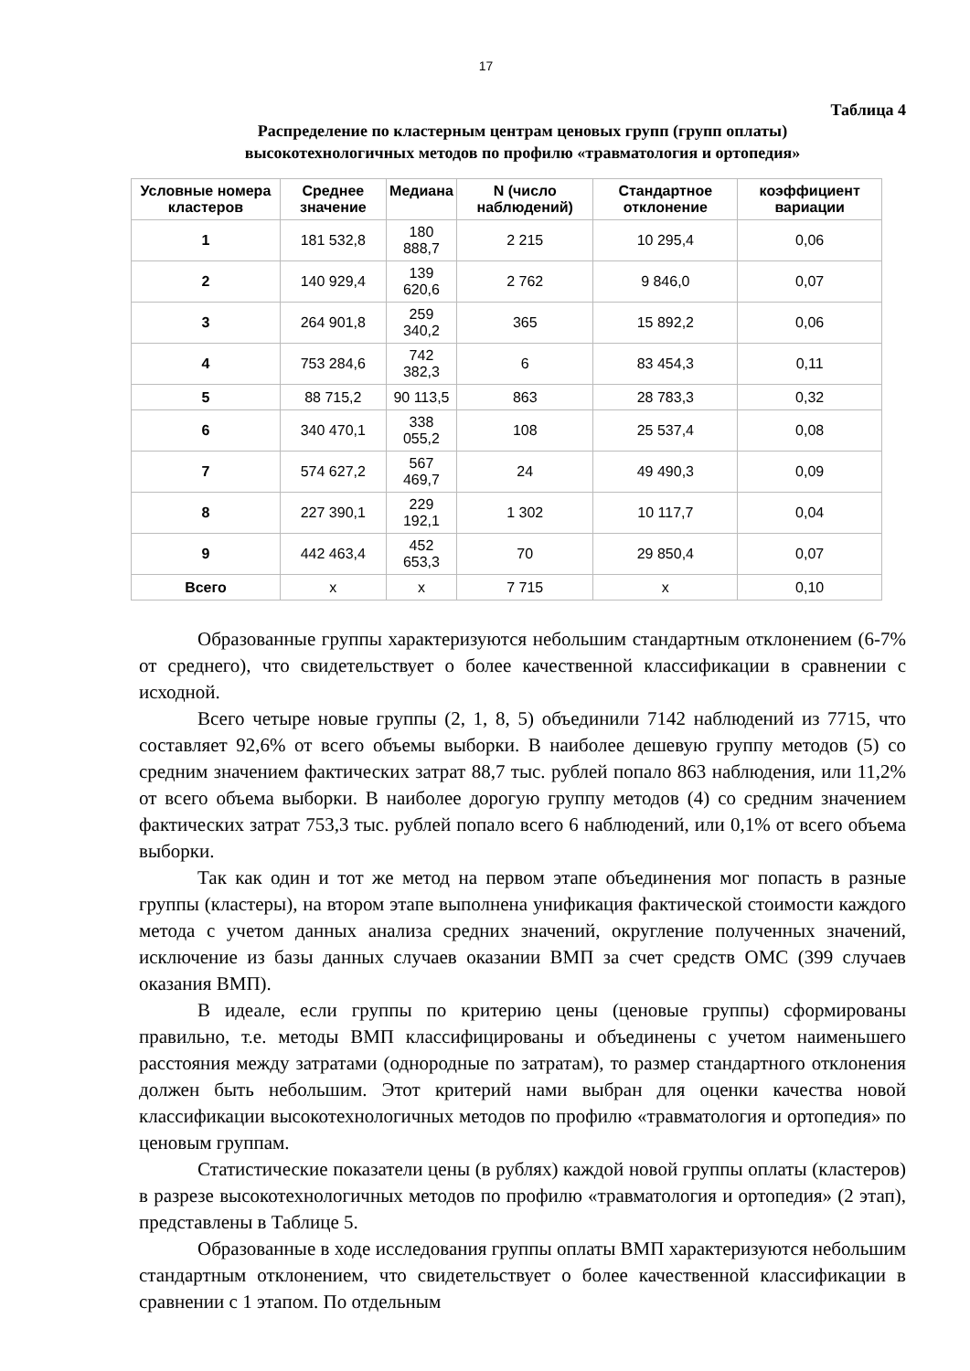17
Таблица 4
Распределение по кластерным центрам ценовых групп (групп оплаты)
высокотехнологичных методов по профилю «травматология и ортопедия»
| Условные номера кластеров | Среднее значение | Медиана | N (число наблюдений) | Стандартное отклонение | коэффициент вариации |
| --- | --- | --- | --- | --- | --- |
| 1 | 181 532,8 | 180 888,7 | 2 215 | 10 295,4 | 0,06 |
| 2 | 140 929,4 | 139 620,6 | 2 762 | 9 846,0 | 0,07 |
| 3 | 264 901,8 | 259 340,2 | 365 | 15 892,2 | 0,06 |
| 4 | 753 284,6 | 742 382,3 | 6 | 83 454,3 | 0,11 |
| 5 | 88 715,2 | 90 113,5 | 863 | 28 783,3 | 0,32 |
| 6 | 340 470,1 | 338 055,2 | 108 | 25 537,4 | 0,08 |
| 7 | 574 627,2 | 567 469,7 | 24 | 49 490,3 | 0,09 |
| 8 | 227 390,1 | 229 192,1 | 1 302 | 10 117,7 | 0,04 |
| 9 | 442 463,4 | 452 653,3 | 70 | 29 850,4 | 0,07 |
| Всего | х | х | 7 715 | х | 0,10 |
Образованные группы характеризуются небольшим стандартным отклонением (6-7% от среднего), что свидетельствует о более качественной классификации в сравнении с исходной.
Всего четыре новые группы (2, 1, 8, 5) объединили 7142 наблюдений из 7715, что составляет 92,6% от всего объемы выборки. В наиболее дешевую группу методов (5) со средним значением фактических затрат 88,7 тыс. рублей попало 863 наблюдения, или 11,2% от всего объема выборки. В наиболее дорогую группу методов (4) со средним значением фактических затрат 753,3 тыс. рублей попало всего 6 наблюдений, или 0,1% от всего объема выборки.
Так как один и тот же метод на первом этапе объединения мог попасть в разные группы (кластеры), на втором этапе выполнена унификация фактической стоимости каждого метода с учетом данных анализа средних значений, округление полученных значений, исключение из базы данных случаев оказании ВМП за счет средств ОМС (399 случаев оказания ВМП).
В идеале, если группы по критерию цены (ценовые группы) сформированы правильно, т.е. методы ВМП классифицированы и объединены с учетом наименьшего расстояния между затратами (однородные по затратам), то размер стандартного отклонения должен быть небольшим. Этот критерий нами выбран для оценки качества новой классификации высокотехнологичных методов по профилю «травматология и ортопедия» по ценовым группам.
Статистические показатели цены (в рублях) каждой новой группы оплаты (кластеров) в разрезе высокотехнологичных методов по профилю «травматология и ортопедия» (2 этап), представлены в Таблице 5.
Образованные в ходе исследования группы оплаты ВМП характеризуются небольшим стандартным отклонением, что свидетельствует о более качественной классификации в сравнении с 1 этапом. По отдельным